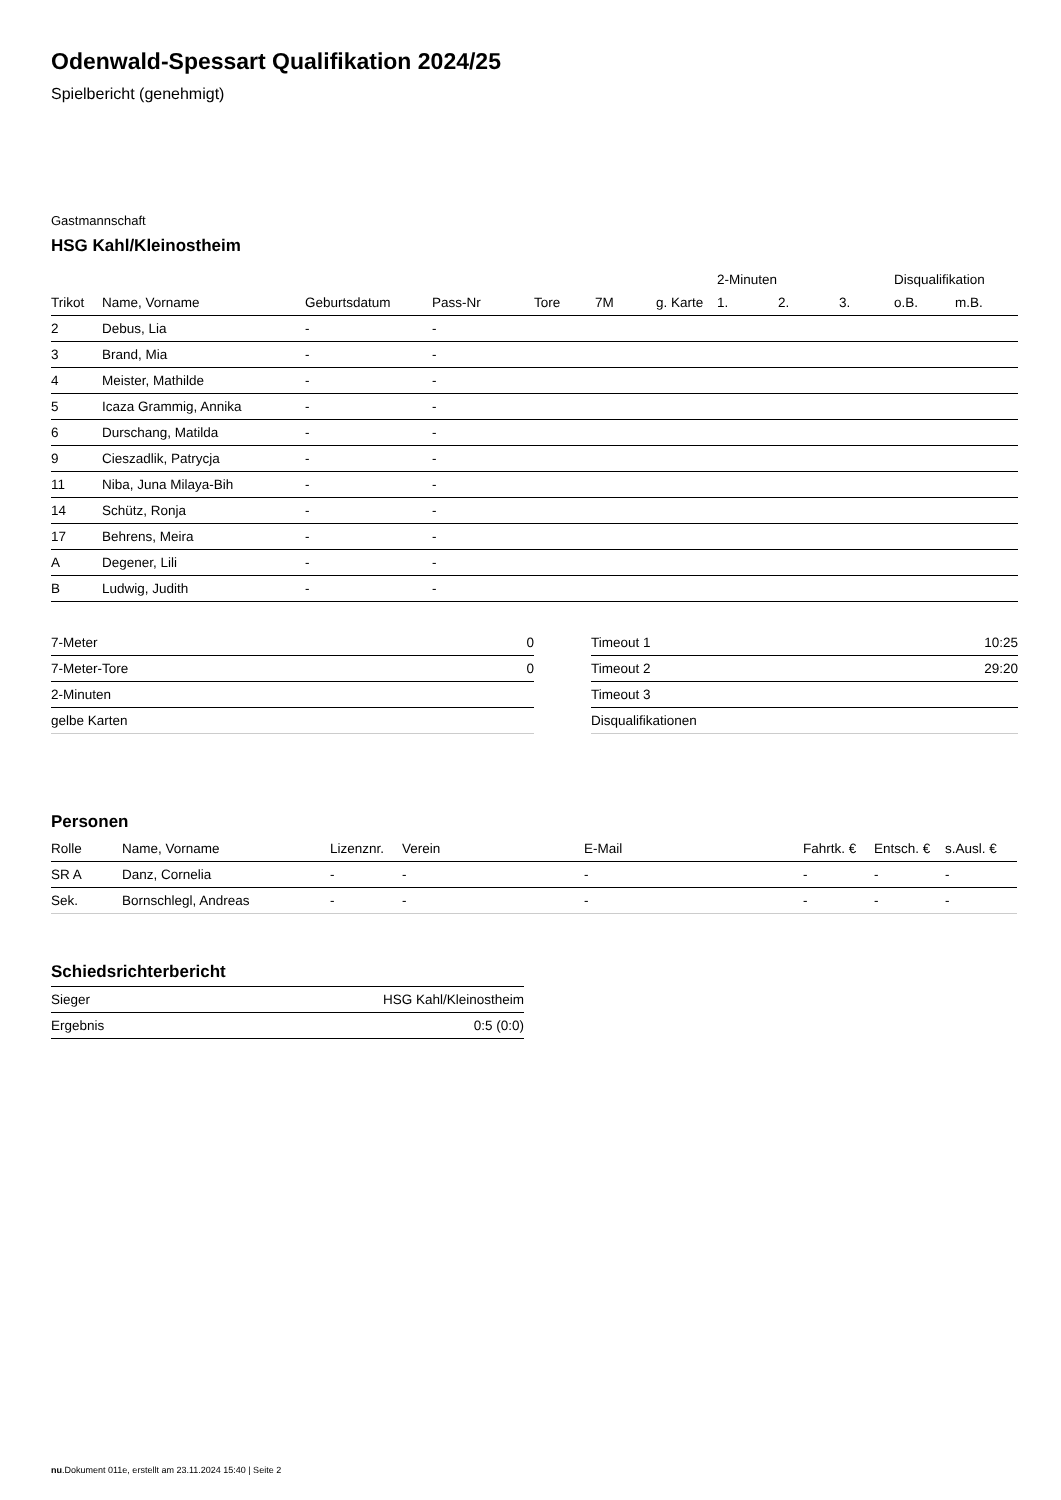Odenwald-Spessart Qualifikation 2024/25
Spielbericht (genehmigt)
Gastmannschaft
HSG Kahl/Kleinostheim
| | | | | | | | 2-Minuten | | | Disqualifikation | |
| --- | --- | --- | --- | --- | --- | --- | --- | --- | --- | --- | --- |
| Trikot | Name, Vorname | Geburtsdatum | Pass-Nr | Tore | 7M | g. Karte | 1. | 2. | 3. | o.B. | m.B. |
| 2 | Debus, Lia | - | - | | | | | | | | |
| 3 | Brand, Mia | - | - | | | | | | | | |
| 4 | Meister, Mathilde | - | - | | | | | | | | |
| 5 | Icaza Grammig, Annika | - | - | | | | | | | | |
| 6 | Durschang, Matilda | - | - | | | | | | | | |
| 9 | Cieszadlik, Patrycja | - | - | | | | | | | | |
| 11 | Niba, Juna Milaya-Bih | - | - | | | | | | | | |
| 14 | Schütz, Ronja | - | - | | | | | | | | |
| 17 | Behrens, Meira | - | - | | | | | | | | |
| A | Degener, Lili | - | - | | | | | | | | |
| B | Ludwig, Judith | - | - | | | | | | | | |
| 7-Meter | 0 |
| 7-Meter-Tore | 0 |
| 2-Minuten | |
| gelbe Karten | |
| Timeout 1 | 10:25 |
| Timeout 2 | 29:20 |
| Timeout 3 | |
| Disqualifikationen | |
Personen
| Rolle | Name, Vorname | Lizenznr. | Verein | E-Mail | Fahrtk. € | Entsch. € | s.Ausl. € |
| --- | --- | --- | --- | --- | --- | --- | --- |
| SR A | Danz, Cornelia | - | - | - | - | - | - |
| Sek. | Bornschlegl, Andreas | - | - | - | - | - | - |
Schiedsrichterbericht
| Sieger | HSG Kahl/Kleinostheim |
| Ergebnis | 0:5 (0:0) |
nu.Dokument 011e, erstellt am 23.11.2024 15:40 | Seite 2